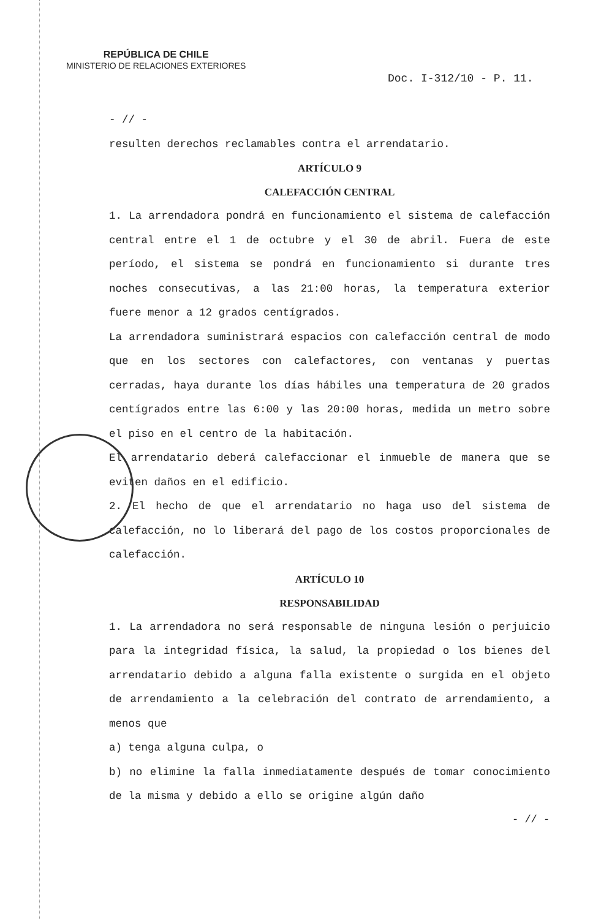REPÚBLICA DE CHILE
MINISTERIO DE RELACIONES EXTERIORES
Doc. I-312/10 - P. 11.
- // -
resulten derechos reclamables contra el arrendatario.
ARTÍCULO 9
CALEFACCIÓN CENTRAL
1. La arrendadora pondrá en funcionamiento el sistema de calefacción central entre el 1 de octubre y el 30 de abril. Fuera de este período, el sistema se pondrá en funcionamiento si durante tres noches consecutivas, a las 21:00 horas, la temperatura exterior fuere menor a 12 grados centígrados.
La arrendadora suministrará espacios con calefacción central de modo que en los sectores con calefactores, con ventanas y puertas cerradas, haya durante los días hábiles una temperatura de 20 grados centígrados entre las 6:00 y las 20:00 horas, medida un metro sobre el piso en el centro de la habitación.
El arrendatario deberá calefaccionar el inmueble de manera que se eviten daños en el edificio.
2. El hecho de que el arrendatario no haga uso del sistema de calefacción, no lo liberará del pago de los costos proporcionales de calefacción.
ARTÍCULO 10
RESPONSABILIDAD
1. La arrendadora no será responsable de ninguna lesión o perjuicio para la integridad física, la salud, la propiedad o los bienes del arrendatario debido a alguna falla existente o surgida en el objeto de arrendamiento a la celebración del contrato de arrendamiento, a menos que
a) tenga alguna culpa, o
b) no elimine la falla inmediatamente después de tomar conocimiento de la misma y debido a ello se origine algún daño
- // -